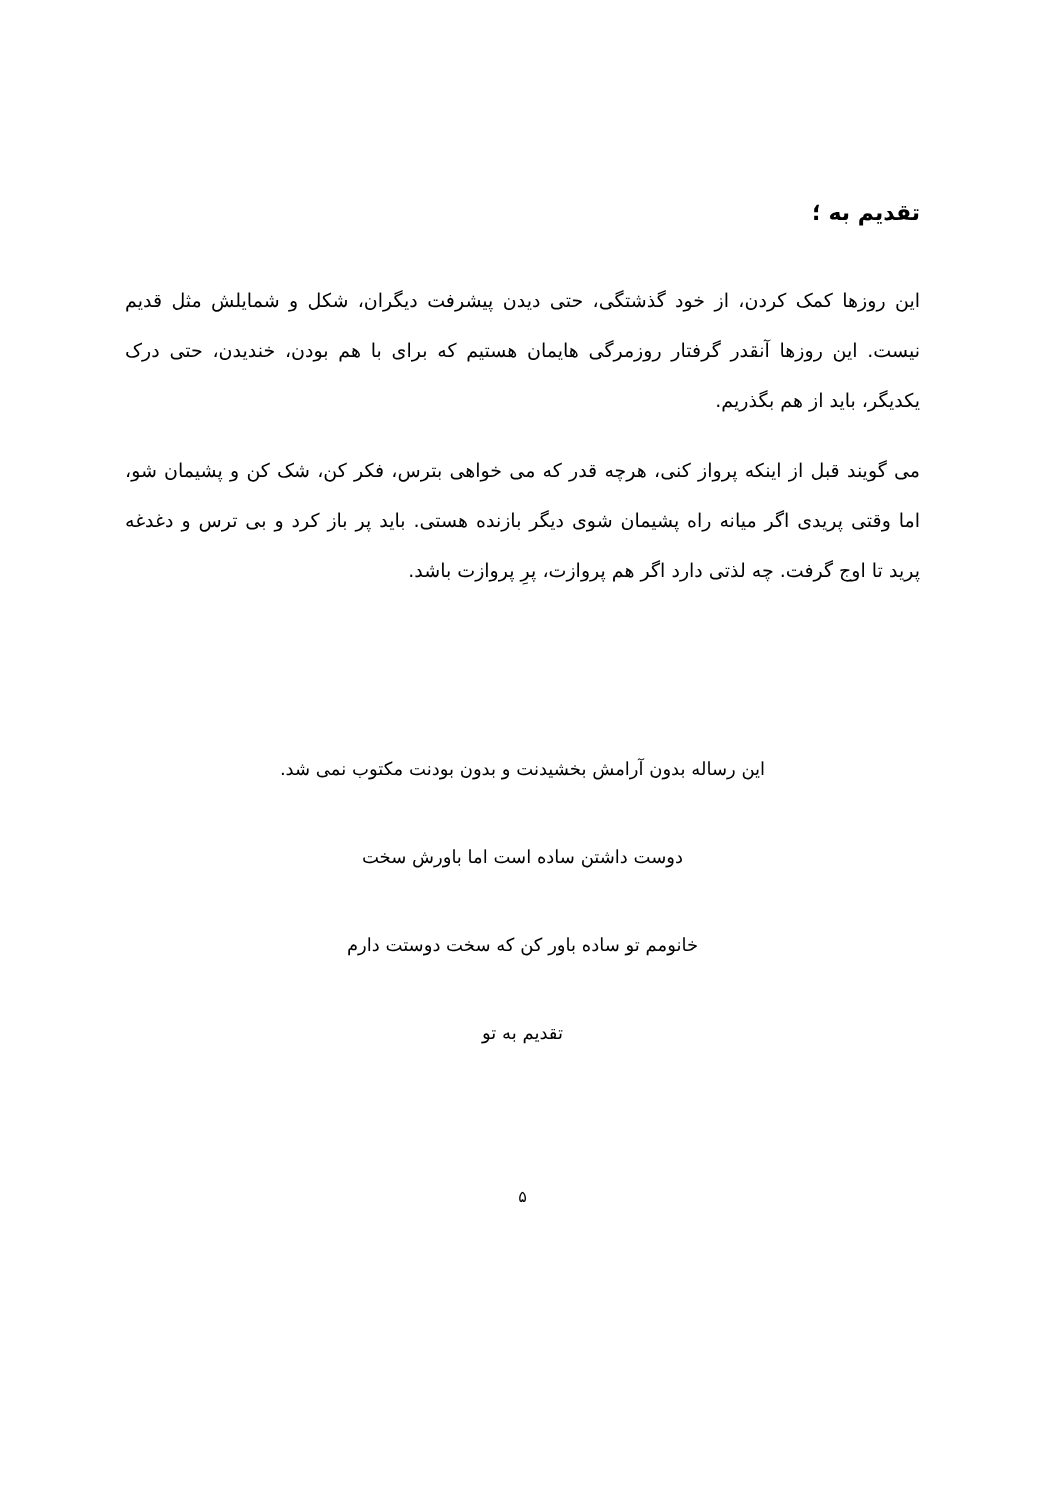تقدیم به ؛
این روزها کمک کردن، از خود گذشتگی، حتی دیدن پیشرفت دیگران، شکل و شمایلش مثل قدیم نیست. این روزها آنقدر گرفتار روزمرگی هایمان هستیم که برای با هم بودن، خندیدن، حتی درک یکدیگر، باید از هم بگذریم.
می گویند قبل از اینکه پرواز کنی، هرچه قدر که می خواهی بترس، فکر کن، شک کن و پشیمان شو، اما وقتی پریدی اگر میانه راه پشیمان شوی دیگر بازنده هستی. باید پر باز کرد و بی ترس و دغدغه پرید تا اوج گرفت. چه لذتی دارد اگر هم پروازت، پرِ پروازت باشد.
این رساله بدون آرامش بخشیدنت و بدون بودنت مکتوب نمی شد.
دوست داشتن ساده است اما باورش سخت
خانومم تو ساده باور کن که سخت دوستت دارم
تقدیم به تو
۵